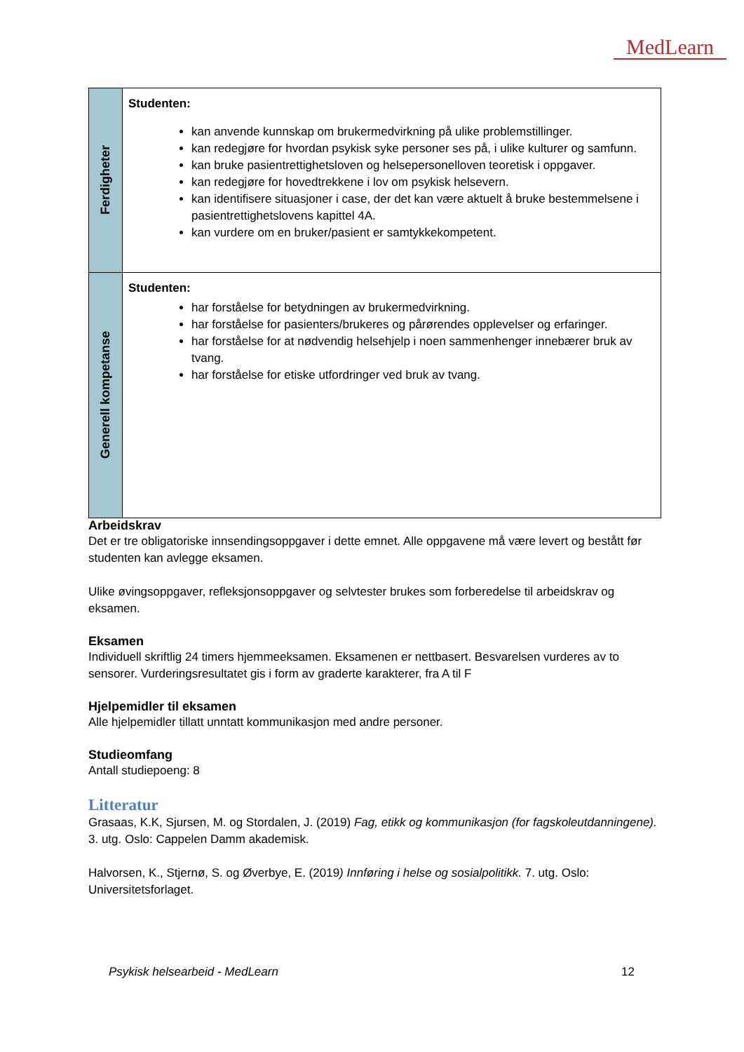MedLearn
| Ferdigheter | Studenten: kan anvende kunnskap om brukermedvirkning på ulike problemstillinger. kan redegjøre for hvordan psykisk syke personer ses på, i ulike kulturer og samfunn. kan bruke pasientrettighetsloven og helsepersonelloven teoretisk i oppgaver. kan redegjøre for hovedtrekkene i lov om psykisk helsevern. kan identifisere situasjoner i case, der det kan være aktuelt å bruke bestemmelsene i pasientrettighetslovens kapittel 4A. kan vurdere om en bruker/pasient er samtykkekompetent. |
| Generell kompetanse | Studenten: har forståelse for betydningen av brukermedvirkning. har forståelse for pasienters/brukeres og pårørendes opplevelser og erfaringer. har forståelse for at nødvendig helsehjelp i noen sammenhenger innebærer bruk av tvang. har forståelse for etiske utfordringer ved bruk av tvang. |
Arbeidskrav
Det er tre obligatoriske innsendingsoppgaver i dette emnet. Alle oppgavene må være levert og bestått før studenten kan avlegge eksamen.
Ulike øvingsoppgaver, refleksjonsoppgaver og selvtester brukes som forberedelse til arbeidskrav og eksamen.
Eksamen
Individuell skriftlig 24 timers hjemmeeksamen. Eksamenen er nettbasert. Besvarelsen vurderes av to sensorer. Vurderingsresultatet gis i form av graderte karakterer, fra A til F
Hjelpemidler til eksamen
Alle hjelpemidler tillatt unntatt kommunikasjon med andre personer.
Studieomfang
Antall studiepoeng: 8
Litteratur
Grasaas, K.K, Sjursen, M. og Stordalen, J. (2019) Fag, etikk og kommunikasjon (for fagskoleutdanningene). 3. utg. Oslo: Cappelen Damm akademisk.
Halvorsen, K., Stjernø, S. og Øverbye, E. (2019) Innføring i helse og sosialpolitikk. 7. utg. Oslo: Universitetsforlaget.
Psykisk helsearbeid - MedLearn 12